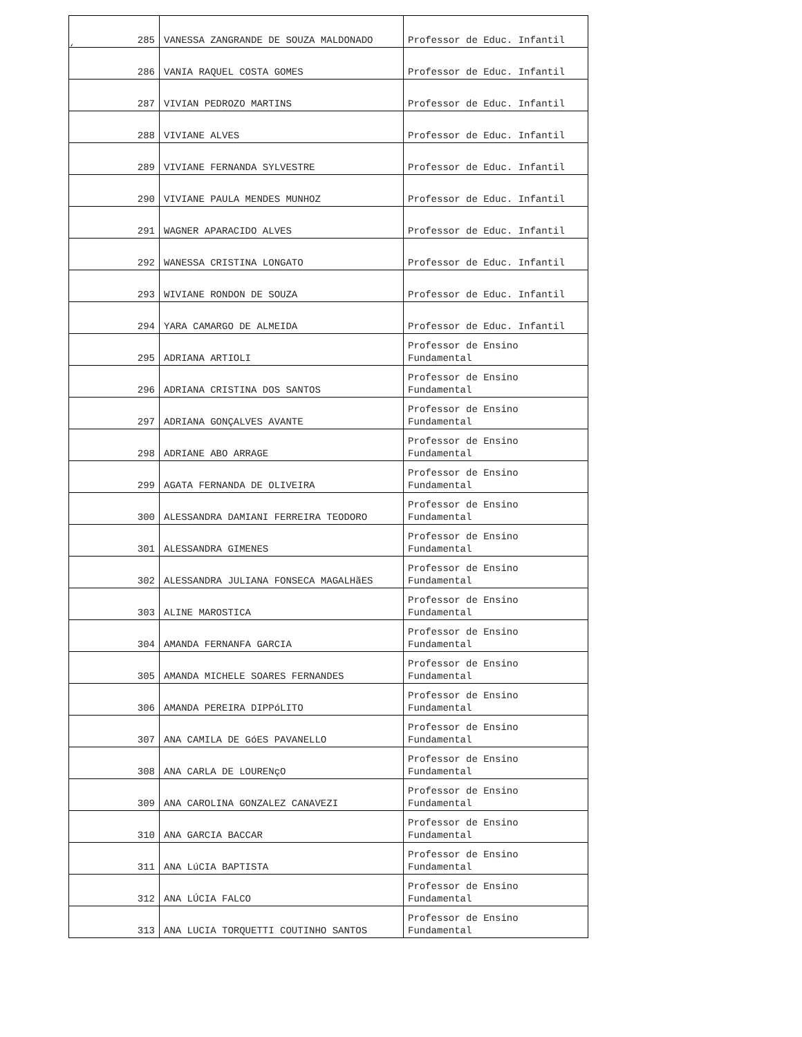‘
| 285 | VANESSA ZANGRANDE DE SOUZA MALDONADO | Professor de Educ. Infantil |
| 286 | VANIA RAQUEL COSTA GOMES | Professor de Educ. Infantil |
| 287 | VIVIAN PEDROZO MARTINS | Professor de Educ. Infantil |
| 288 | VIVIANE ALVES | Professor de Educ. Infantil |
| 289 | VIVIANE FERNANDA SYLVESTRE | Professor de Educ. Infantil |
| 290 | VIVIANE PAULA MENDES MUNHOZ | Professor de Educ. Infantil |
| 291 | WAGNER APARACIDO ALVES | Professor de Educ. Infantil |
| 292 | WANESSA CRISTINA LONGATO | Professor de Educ. Infantil |
| 293 | WIVIANE RONDON DE SOUZA | Professor de Educ. Infantil |
| 294 | YARA CAMARGO DE ALMEIDA | Professor de Educ. Infantil |
| 295 | ADRIANA ARTIOLI | Professor de Ensino Fundamental |
| 296 | ADRIANA CRISTINA DOS SANTOS | Professor de Ensino Fundamental |
| 297 | ADRIANA GONÇALVES AVANTE | Professor de Ensino Fundamental |
| 298 | ADRIANE ABO ARRAGE | Professor de Ensino Fundamental |
| 299 | AGATA FERNANDA DE OLIVEIRA | Professor de Ensino Fundamental |
| 300 | ALESSANDRA DAMIANI FERREIRA TEODORO | Professor de Ensino Fundamental |
| 301 | ALESSANDRA GIMENES | Professor de Ensino Fundamental |
| 302 | ALESSANDRA JULIANA FONSECA MAGALHãES | Professor de Ensino Fundamental |
| 303 | ALINE MAROSTICA | Professor de Ensino Fundamental |
| 304 | AMANDA FERNANFA GARCIA | Professor de Ensino Fundamental |
| 305 | AMANDA MICHELE SOARES FERNANDES | Professor de Ensino Fundamental |
| 306 | AMANDA PEREIRA DIPPóLITO | Professor de Ensino Fundamental |
| 307 | ANA CAMILA DE GóES PAVANELLO | Professor de Ensino Fundamental |
| 308 | ANA CARLA DE LOURENçO | Professor de Ensino Fundamental |
| 309 | ANA CAROLINA GONZALEZ CANAVEZI | Professor de Ensino Fundamental |
| 310 | ANA GARCIA BACCAR | Professor de Ensino Fundamental |
| 311 | ANA LúCIA BAPTISTA | Professor de Ensino Fundamental |
| 312 | ANA LÚCIA FALCO | Professor de Ensino Fundamental |
| 313 | ANA LUCIA TORQUETTI COUTINHO SANTOS | Professor de Ensino Fundamental |